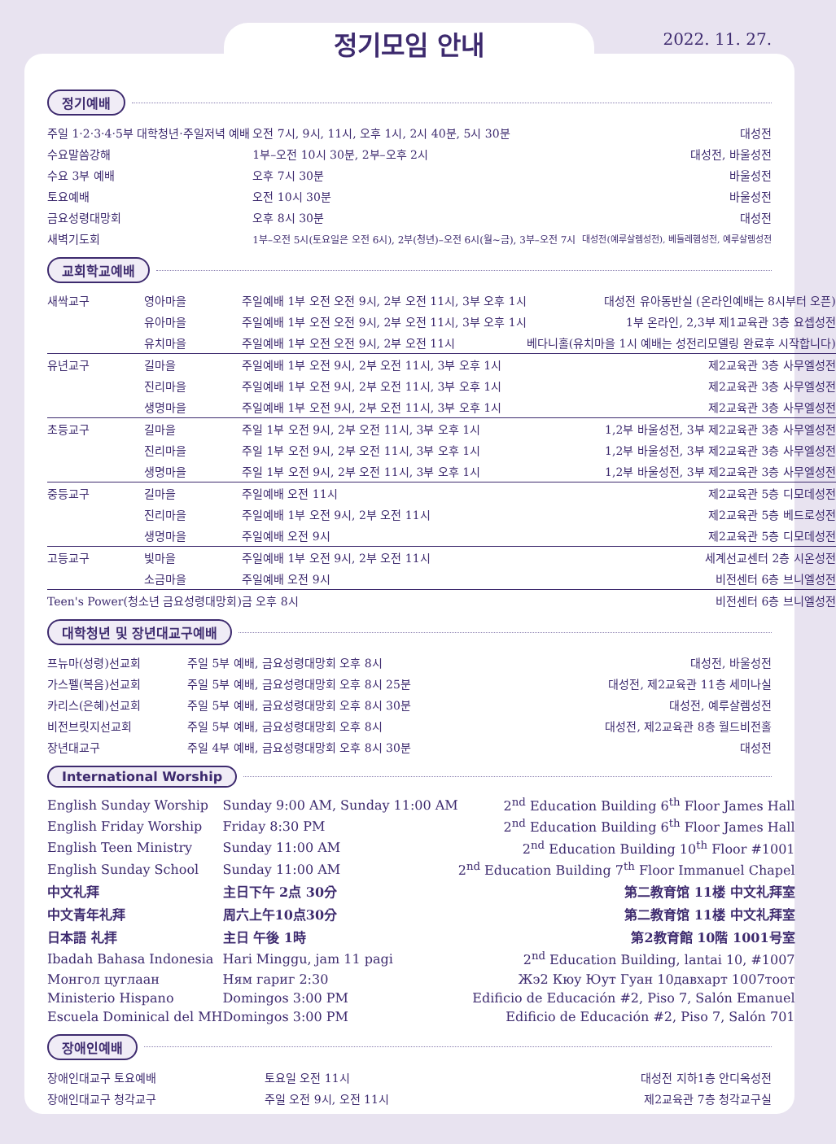정기모임 안내 2022. 11. 27.
정기예배
| 주일 1·2·3·4·5부 대학청년·주일저녁 예배 | 오전 7시, 9시, 11시, 오후 1시, 2시 40분, 5시 30분 | 대성전 |
| 수요말씀강해 | 1부–오전 10시 30분, 2부–오후 2시 | 대성전, 바울성전 |
| 수요 3부 예배 | 오후 7시 30분 | 바울성전 |
| 토요예배 | 오전 10시 30분 | 바울성전 |
| 금요성령대망회 | 오후 8시 30분 | 대성전 |
| 새벽기도회 | 1부–오전 5시(토요일은 오전 6시), 2부(청년)–오전 6시(월~금), 3부–오전 7시 | 대성전(예루살렘성전), 베들레헴성전, 예루살렘성전 |
교회학교예배
| 새싹교구 | 영아마을 | 주일예배 1부 오전 오전 9시, 2부 오전 11시, 3부 오후 1시 | 대성전 유아동반실 (온라인예배는 8시부터 오픈) |
| | 유아마을 | 주일예배 1부 오전 오전 9시, 2부 오전 11시, 3부 오후 1시 | 1부 온라인, 2,3부 제1교육관 3층 요셉성전 |
| | 유치마을 | 주일예배 1부 오전 오전 9시, 2부 오전 11시 | 베다니홀(유치마을 1시 예배는 성전리모델링 완료후 시작합니다) |
| 유년교구 | 길마을 | 주일예배 1부 오전 9시, 2부 오전 11시, 3부 오후 1시 | 제2교육관 3층 사무엘성전 |
| | 진리마을 | 주일예배 1부 오전 9시, 2부 오전 11시, 3부 오후 1시 | 제2교육관 3층 사무엘성전 |
| | 생명마을 | 주일예배 1부 오전 9시, 2부 오전 11시, 3부 오후 1시 | 제2교육관 3층 사무엘성전 |
| 초등교구 | 길마을 | 주일 1부 오전 9시, 2부 오전 11시, 3부 오후 1시 | 1,2부 바울성전, 3부 제2교육관 3층 사무엘성전 |
| | 진리마을 | 주일 1부 오전 9시, 2부 오전 11시, 3부 오후 1시 | 1,2부 바울성전, 3부 제2교육관 3층 사무엘성전 |
| | 생명마을 | 주일 1부 오전 9시, 2부 오전 11시, 3부 오후 1시 | 1,2부 바울성전, 3부 제2교육관 3층 사무엘성전 |
| 중등교구 | 길마을 | 주일예배 오전 11시 | 제2교육관 5층 디모데성전 |
| | 진리마을 | 주일예배 1부 오전 9시, 2부 오전 11시 | 제2교육관 5층 베드로성전 |
| | 생명마을 | 주일예배 오전 9시 | 제2교육관 5층 디모데성전 |
| 고등교구 | 빛마을 | 주일예배 1부 오전 9시, 2부 오전 11시 | 세계선교센터 2층 시온성전 |
| | 소금마을 | 주일예배 오전 9시 | 비전센터 6층 브니엘성전 |
| Teen's Power(청소년 금요성령대망회) | | 금 오후 8시 | 비전센터 6층 브니엘성전 |
대학청년 및 장년대교구예배
| 프뉴마(성령)선교회 | 주일 5부 예배, 금요성령대망회 오후 8시 | 대성전, 바울성전 |
| 가스펠(복음)선교회 | 주일 5부 예배, 금요성령대망회 오후 8시 25분 | 대성전, 제2교육관 11층 세미나실 |
| 카리스(은혜)선교회 | 주일 5부 예배, 금요성령대망회 오후 8시 30분 | 대성전, 예루살렘성전 |
| 비전브릿지선교회 | 주일 5부 예배, 금요성령대망회 오후 8시 | 대성전, 제2교육관 8층 월드비전홀 |
| 장년대교구 | 주일 4부 예배, 금요성령대망회 오후 8시 30분 | 대성전 |
International Worship
| English Sunday Worship | Sunday 9:00 AM, Sunday 11:00 AM | 2<sup>nd</sup> Education Building 6<sup>th</sup> Floor James Hall |
| English Friday Worship | Friday 8:30 PM | 2<sup>nd</sup> Education Building 6<sup>th</sup> Floor James Hall |
| English Teen Ministry | Sunday 11:00 AM | 2<sup>nd</sup> Education Building 10<sup>th</sup> Floor #1001 |
| English Sunday School | Sunday 11:00 AM | 2<sup>nd</sup> Education Building 7<sup>th</sup> Floor Immanuel Chapel |
| 中文礼拜 | 主日下午 2点 30分 | 第二教育馆 11楼 中文礼拜室 |
| 中文青年礼拜 | 周六上午10点30分 | 第二教育馆 11楼 中文礼拜室 |
| 日本語 礼拝 | 主日 午後 1時 | 第2教育館 10階 1001号室 |
| Ibadah Bahasa Indonesia | Hari Minggu, jam 11 pagi | 2<sup>nd</sup> Education Building, lantai 10, #1007 |
| Монгол цуглаан | Ням гариг 2:30 | Жэ2 Кюу Юут Гуан 10давхарт 1007тоот |
| Ministerio Hispano | Domingos 3:00 PM | Edificio de Educación #2, Piso 7, Salón Emanuel |
| Escuela Dominical del MH | Domingos 3:00 PM | Edificio de Educación #2, Piso 7, Salón 701 |
장애인예배
| 장애인대교구 토요예배 | 토요일 오전 11시 | 대성전 지하1층 안디옥성전 |
| 장애인대교구 청각교구 | 주일 오전 9시, 오전 11시 | 제2교육관 7층 청각교구실 |